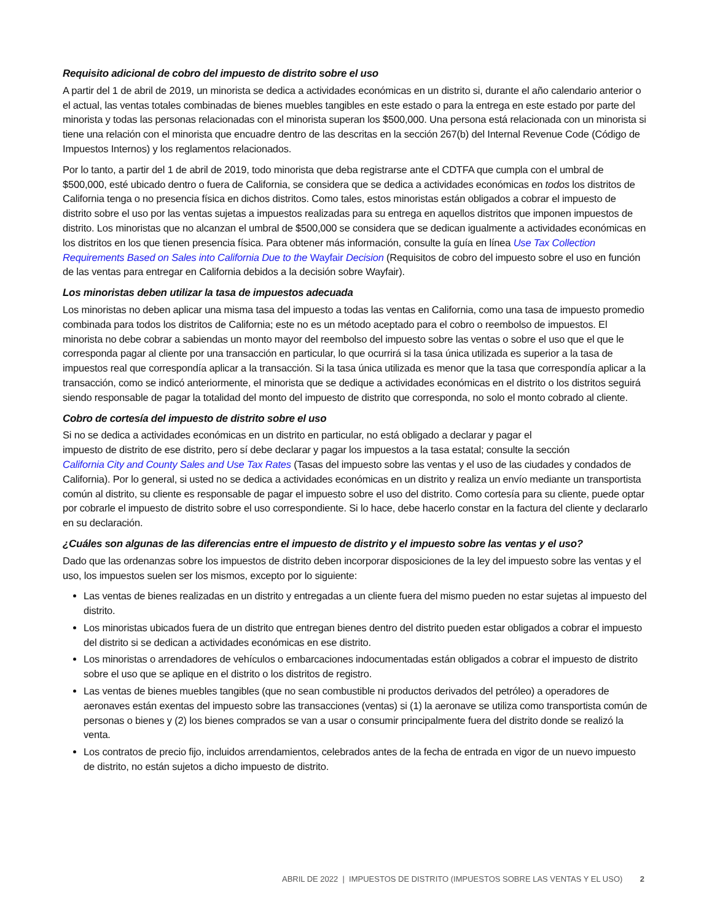Requisito adicional de cobro del impuesto de distrito sobre el uso
A partir del 1 de abril de 2019, un minorista se dedica a actividades económicas en un distrito si, durante el año calendario anterior o el actual, las ventas totales combinadas de bienes muebles tangibles en este estado o para la entrega en este estado por parte del minorista y todas las personas relacionadas con el minorista superan los $500,000. Una persona está relacionada con un minorista si tiene una relación con el minorista que encuadre dentro de las descritas en la sección 267(b) del Internal Revenue Code (Código de Impuestos Internos) y los reglamentos relacionados.
Por lo tanto, a partir del 1 de abril de 2019, todo minorista que deba registrarse ante el CDTFA que cumpla con el umbral de $500,000, esté ubicado dentro o fuera de California, se considera que se dedica a actividades económicas en todos los distritos de California tenga o no presencia física en dichos distritos. Como tales, estos minoristas están obligados a cobrar el impuesto de distrito sobre el uso por las ventas sujetas a impuestos realizadas para su entrega en aquellos distritos que imponen impuestos de distrito. Los minoristas que no alcanzan el umbral de $500,000 se considera que se dedican igualmente a actividades económicas en los distritos en los que tienen presencia física. Para obtener más información, consulte la guía en línea Use Tax Collection Requirements Based on Sales into California Due to the Wayfair Decision (Requisitos de cobro del impuesto sobre el uso en función de las ventas para entregar en California debidos a la decisión sobre Wayfair).
Los minoristas deben utilizar la tasa de impuestos adecuada
Los minoristas no deben aplicar una misma tasa del impuesto a todas las ventas en California, como una tasa de impuesto promedio combinada para todos los distritos de California; este no es un método aceptado para el cobro o reembolso de impuestos. El minorista no debe cobrar a sabiendas un monto mayor del reembolso del impuesto sobre las ventas o sobre el uso que el que le corresponda pagar al cliente por una transacción en particular, lo que ocurrirá si la tasa única utilizada es superior a la tasa de impuestos real que correspondía aplicar a la transacción. Si la tasa única utilizada es menor que la tasa que correspondía aplicar a la transacción, como se indicó anteriormente, el minorista que se dedique a actividades económicas en el distrito o los distritos seguirá siendo responsable de pagar la totalidad del monto del impuesto de distrito que corresponda, no solo el monto cobrado al cliente.
Cobro de cortesía del impuesto de distrito sobre el uso
Si no se dedica a actividades económicas en un distrito en particular, no está obligado a declarar y pagar el
impuesto de distrito de ese distrito, pero sí debe declarar y pagar los impuestos a la tasa estatal; consulte la sección
California City and County Sales and Use Tax Rates (Tasas del impuesto sobre las ventas y el uso de las ciudades y condados de California). Por lo general, si usted no se dedica a actividades económicas en un distrito y realiza un envío mediante un transportista común al distrito, su cliente es responsable de pagar el impuesto sobre el uso del distrito. Como cortesía para su cliente, puede optar por cobrarle el impuesto de distrito sobre el uso correspondiente. Si lo hace, debe hacerlo constar en la factura del cliente y declararlo en su declaración.
¿Cuáles son algunas de las diferencias entre el impuesto de distrito y el impuesto sobre las ventas y el uso?
Dado que las ordenanzas sobre los impuestos de distrito deben incorporar disposiciones de la ley del impuesto sobre las ventas y el uso, los impuestos suelen ser los mismos, excepto por lo siguiente:
Las ventas de bienes realizadas en un distrito y entregadas a un cliente fuera del mismo pueden no estar sujetas al impuesto del distrito.
Los minoristas ubicados fuera de un distrito que entregan bienes dentro del distrito pueden estar obligados a cobrar el impuesto del distrito si se dedican a actividades económicas en ese distrito.
Los minoristas o arrendadores de vehículos o embarcaciones indocumentadas están obligados a cobrar el impuesto de distrito sobre el uso que se aplique en el distrito o los distritos de registro.
Las ventas de bienes muebles tangibles (que no sean combustible ni productos derivados del petróleo) a operadores de aeronaves están exentas del impuesto sobre las transacciones (ventas) si (1) la aeronave se utiliza como transportista común de personas o bienes y (2) los bienes comprados se van a usar o consumir principalmente fuera del distrito donde se realizó la venta.
Los contratos de precio fijo, incluidos arrendamientos, celebrados antes de la fecha de entrada en vigor de un nuevo impuesto de distrito, no están sujetos a dicho impuesto de distrito.
ABRIL DE 2022 | IMPUESTOS DE DISTRITO (IMPUESTOS SOBRE LAS VENTAS Y EL USO) 2